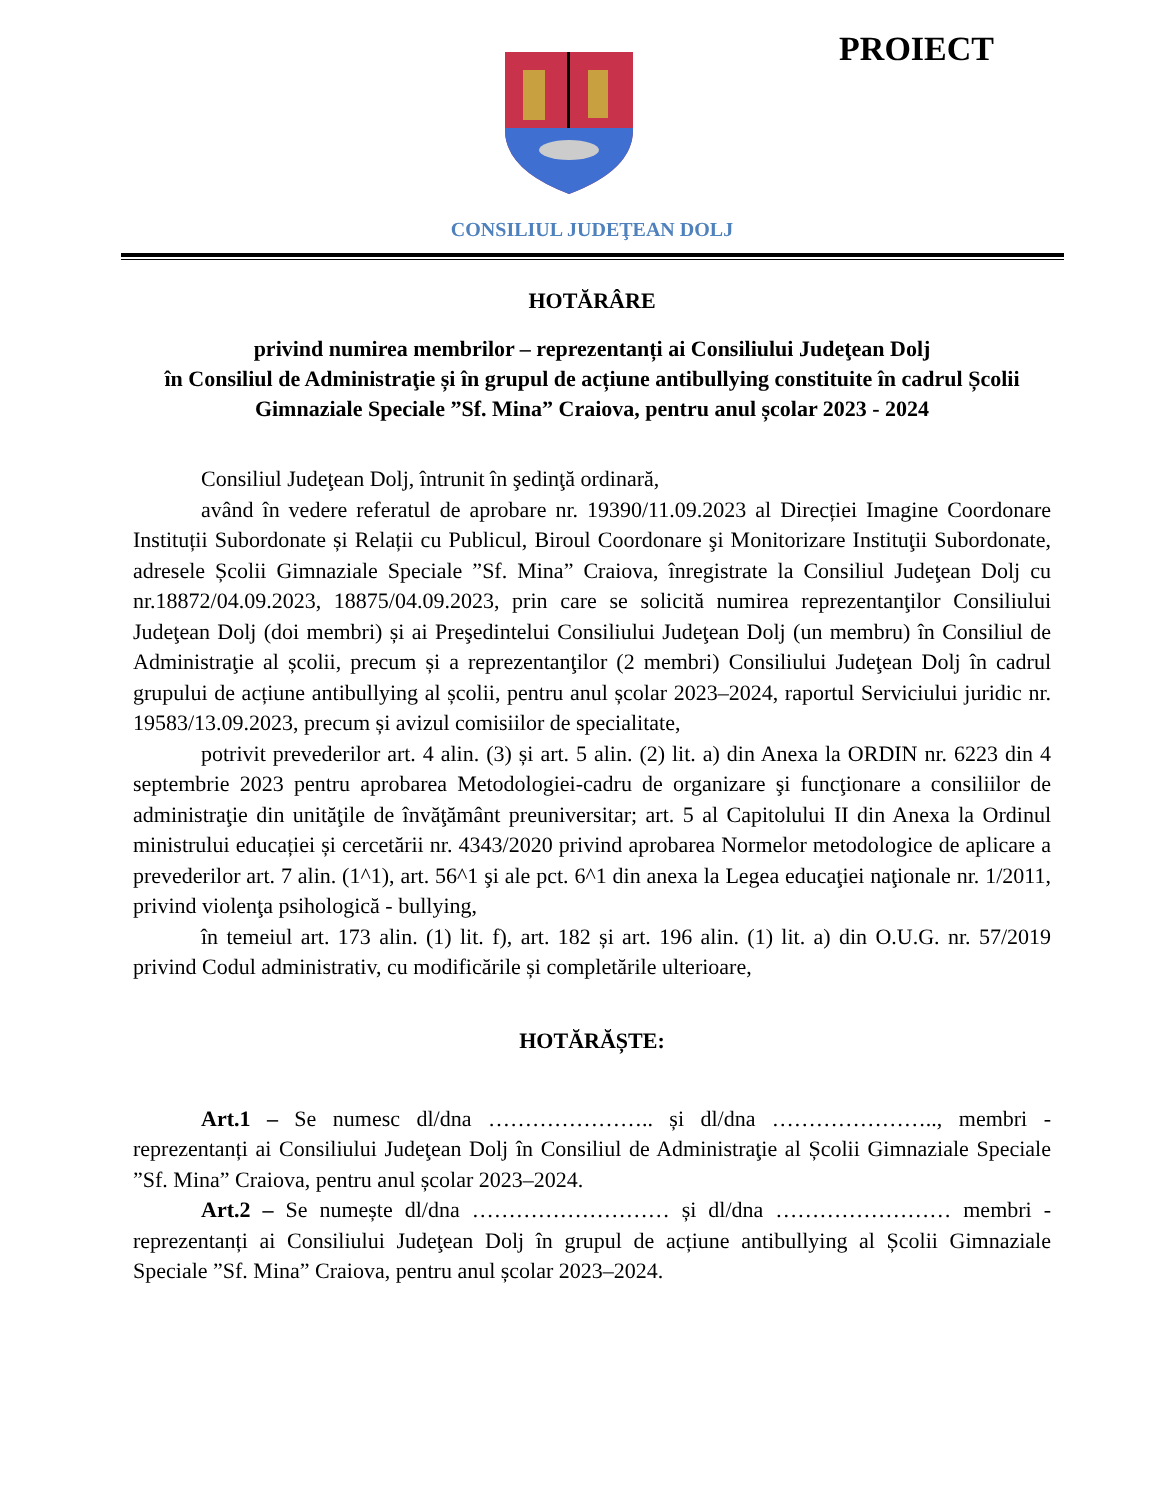PROIECT
CONSILIUL JUDEŢEAN DOLJ
HOTĂRÂRE
privind numirea membrilor – reprezentanți ai Consiliului Judeţean Dolj
în Consiliul de Administraţie și în grupul de acțiune antibullying constituite în cadrul Școlii Gimnaziale Speciale ”Sf. Mina” Craiova, pentru anul școlar 2023 - 2024
Consiliul Judeţean Dolj, întrunit în şedinţă ordinară,
având în vedere referatul de aprobare nr. 19390/11.09.2023 al Direcției Imagine Coordonare Instituții Subordonate și Relații cu Publicul, Biroul Coordonare şi Monitorizare Instituţii Subordonate, adresele Școlii Gimnaziale Speciale ”Sf. Mina” Craiova, înregistrate la Consiliul Judeţean Dolj cu nr.18872/04.09.2023, 18875/04.09.2023, prin care se solicită numirea reprezentanţilor Consiliului Judeţean Dolj (doi membri) și ai Preşedintelui Consiliului Judeţean Dolj (un membru) în Consiliul de Administraţie al școlii, precum și a reprezentanţilor (2 membri) Consiliului Judeţean Dolj în cadrul grupului de acțiune antibullying al școlii, pentru anul școlar 2023–2024, raportul Serviciului juridic nr. 19583/13.09.2023, precum și avizul comisiilor de specialitate,
potrivit prevederilor art. 4 alin. (3) și art. 5 alin. (2) lit. a) din Anexa la ORDIN nr. 6223 din 4 septembrie 2023 pentru aprobarea Metodologiei-cadru de organizare şi funcţionare a consiliilor de administraţie din unităţile de învăţământ preuniversitar; art. 5 al Capitolului II din Anexa la Ordinul ministrului educației și cercetării nr. 4343/2020 privind aprobarea Normelor metodologice de aplicare a prevederilor art. 7 alin. (1^1), art. 56^1 şi ale pct. 6^1 din anexa la Legea educaţiei naţionale nr. 1/2011, privind violenţa psihologică - bullying,
în temeiul art. 173 alin. (1) lit. f), art. 182 și art. 196 alin. (1) lit. a) din O.U.G. nr. 57/2019 privind Codul administrativ, cu modificările și completările ulterioare,
HOTĂRĂȘTE:
Art.1 – Se numesc dl/dna ………………….. și dl/dna ………………….., membri - reprezentanți ai Consiliului Judeţean Dolj în Consiliul de Administraţie al Școlii Gimnaziale Speciale ”Sf. Mina” Craiova, pentru anul școlar 2023–2024.
Art.2 – Se numește dl/dna ……………………… și dl/dna …………………… membri - reprezentanți ai Consiliului Judeţean Dolj în grupul de acțiune antibullying al Școlii Gimnaziale Speciale ”Sf. Mina” Craiova, pentru anul școlar 2023–2024.